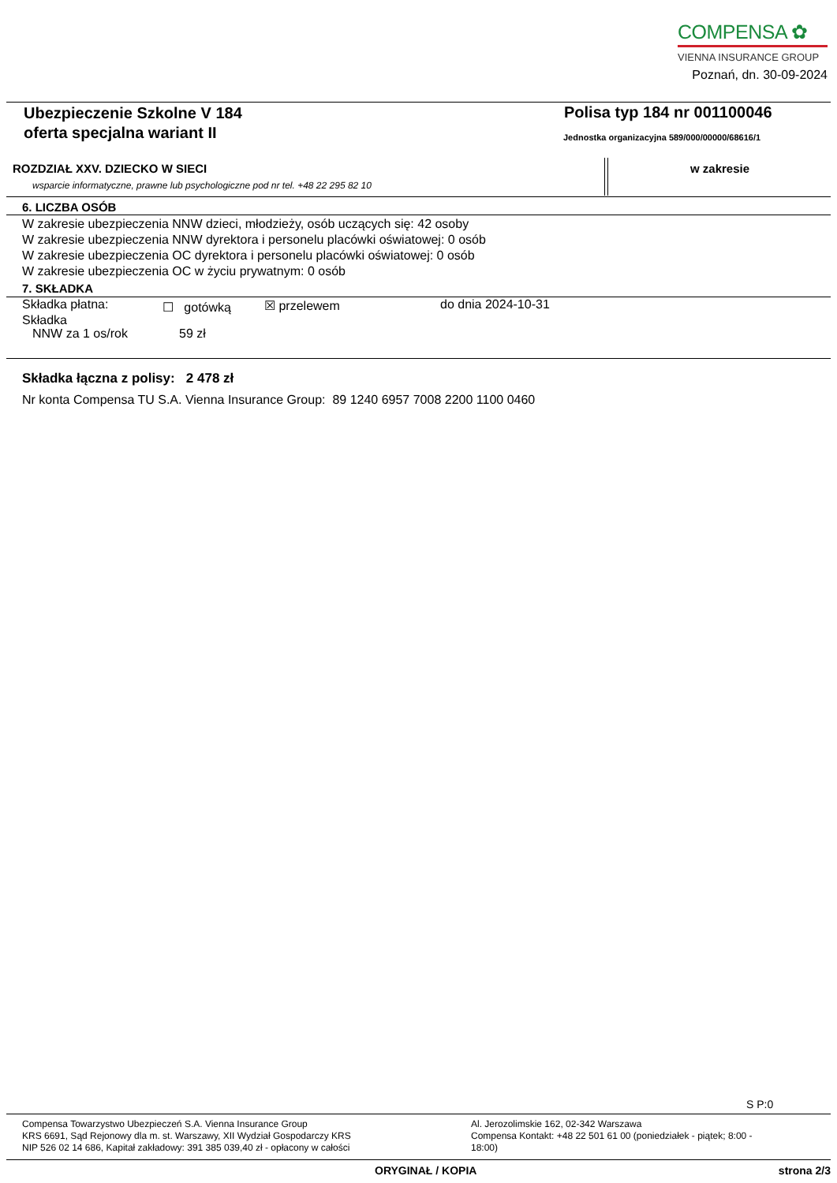COMPENSA ✿
VIENNA INSURANCE GROUP
Poznań, dn. 30-09-2024
Ubezpieczenie Szkolne V 184
oferta specjalna wariant II
Polisa typ 184 nr 001100046
Jednostka organizacyjna 589/000/00000/68616/1
ROZDZIAŁ XXV. DZIECKO W SIECI
wsparcie informatyczne, prawne lub psychologiczne pod nr tel. +48 22 295 82 10
w zakresie
6. LICZBA OSÓB
W zakresie ubezpieczenia NNW dzieci, młodzieży, osób uczących się: 42 osoby
W zakresie ubezpieczenia NNW dyrektora i personelu placówki oświatowej: 0 osób
W zakresie ubezpieczenia OC dyrektora i personelu placówki oświatowej: 0 osób
W zakresie ubezpieczenia OC w życiu prywatnym: 0 osób
7. SKŁADKA
Składka płatna: ☐ gotówką ☒ przelewem do dnia 2024-10-31
Składka
NNW za 1 os/rok 59 zł
Składka łączna z polisy: 2 478 zł
Nr konta Compensa TU S.A. Vienna Insurance Group: 89 1240 6957 7008 2200 1100 0460
S P:0
Compensa Towarzystwo Ubezpieczeń S.A. Vienna Insurance Group
KRS 6691, Sąd Rejonowy dla m. st. Warszawy, XII Wydział Gospodarczy KRS
NIP 526 02 14 686, Kapitał zakładowy: 391 385 039,40 zł - opłacony w całości
Al. Jerozolimskie 162, 02-342 Warszawa
Compensa Kontakt: +48 22 501 61 00 (poniedziałek - piątek; 8:00 - 18:00)
ORYGINAŁ / KOPIA strona 2/3